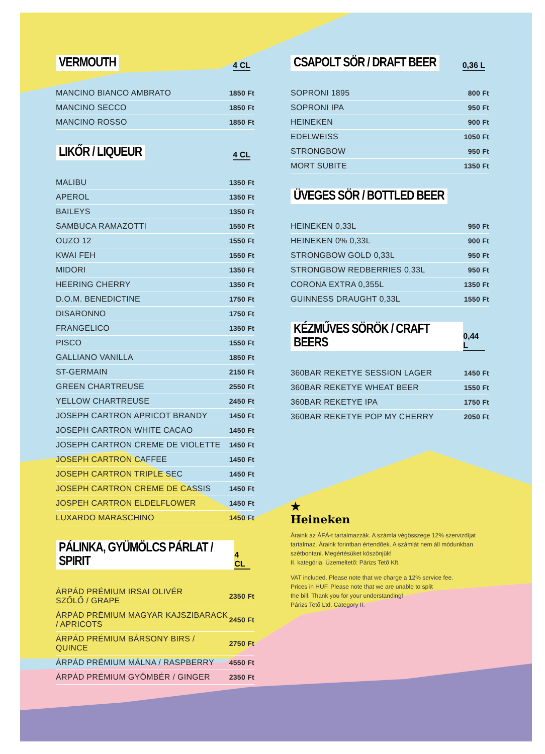VERMOUTH 4 CL
| MANCINO BIANCO AMBRATO | 1850 Ft |
| MANCINO SECCO | 1850 Ft |
| MANCINO ROSSO | 1850 Ft |
LIKŐR / LIQUEUR 4 CL
| MALIBU | 1350 Ft |
| APEROL | 1350 Ft |
| BAILEYS | 1350 Ft |
| SAMBUCA RAMAZOTTI | 1550 Ft |
| OUZO 12 | 1550 Ft |
| KWAI FEH | 1550 Ft |
| MIDORI | 1350 Ft |
| HEERING CHERRY | 1350 Ft |
| D.O.M. BENEDICTINE | 1750 Ft |
| DISARONNO | 1750 Ft |
| FRANGELICO | 1350 Ft |
| PISCO | 1550 Ft |
| GALLIANO VANILLA | 1850 Ft |
| ST-GERMAIN | 2150 Ft |
| GREEN CHARTREUSE | 2550 Ft |
| YELLOW CHARTREUSE | 2450 Ft |
| JOSEPH CARTRON APRICOT BRANDY | 1450 Ft |
| JOSEPH CARTRON WHITE CACAO | 1450 Ft |
| JOSEPH CARTRON CREME DE VIOLETTE | 1450 Ft |
| JOSEPH CARTRON CAFFEE | 1450 Ft |
| JOSEPH CARTRON TRIPLE SEC | 1450 Ft |
| JOSEPH CARTRON CREME DE CASSIS | 1450 Ft |
| JOSPEH CARTRON ELDELFLOWER | 1450 Ft |
| LUXARDO MARASCHINO | 1450 Ft |
PÁLINKA, GYÜMÖLCS PÁRLAT / SPIRIT 4 CL
| ÁRPÁD PRÉMIUM IRSAI OLIVÉR SZŐLŐ / GRAPE | 2350 Ft |
| ÁRPÁD PRÉMIUM MAGYAR KAJSZIBARACK / APRICOTS | 2450 Ft |
| ÁRPÁD PRÉMIUM BÁRSONY BIRS / QUINCE | 2750 Ft |
| ÁRPÁD PRÉMIUM MÁLNA / RASPBERRY | 4550 Ft |
| ÁRPÁD PRÉMIUM GYÖMBÉR / GINGER | 2350 Ft |
CSAPOLT SÖR / DRAFT BEER 0,36 L
| SOPRONI 1895 | 800 Ft |
| SOPRONI IPA | 950 Ft |
| HEINEKEN | 900 Ft |
| EDELWEISS | 1050 Ft |
| STRONGBOW | 950 Ft |
| MORT SUBITE | 1350 Ft |
ÜVEGES SÖR / BOTTLED BEER
| HEINEKEN 0,33L | 950 Ft |
| HEINEKEN 0% 0,33L | 900 Ft |
| STRONGBOW GOLD 0,33L | 950 Ft |
| STRONGBOW REDBERRIES 0,33L | 950 Ft |
| CORONA EXTRA 0,355L | 1350 Ft |
| GUINNESS DRAUGHT 0,33L | 1550 Ft |
KÉZMŰVES SÖRÖK / CRAFT BEERS 0,44 L
| 360BAR REKETYE SESSION LAGER | 1450 Ft |
| 360BAR REKETYE WHEAT BEER | 1550 Ft |
| 360BAR REKETYE IPA | 1750 Ft |
| 360BAR REKETYE POP MY CHERRY | 2050 Ft |
★
Heineken
Áraink az ÁFÁ-t tartalmazzák. A számla végösszege 12% szervizdíjat tartalmaz. Áraink forintban értendőek. A számlát nem áll módunkban szétbontani. Megértésüket köszönjük!
II. kategória. Üzemeltető: Párizs Tető Kft.
VAT included. Please note that we charge a 12% service fee.
Prices in HUF. Please note that we are unable to split
the bill. Thank you for your understanding!
Párizs Tető Ltd. Category II.